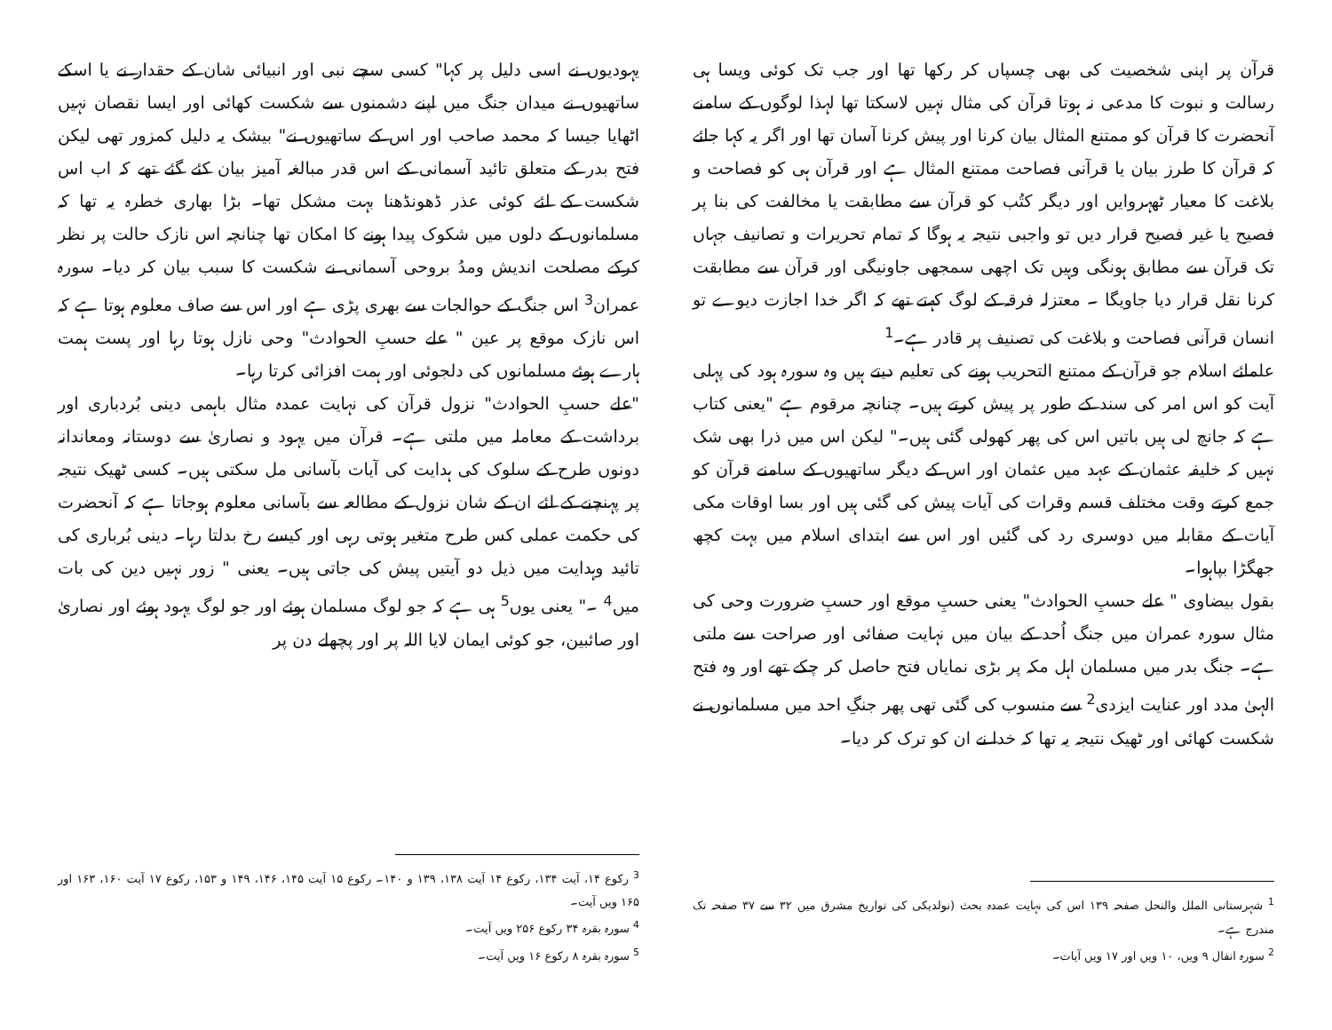قرآن پر اپنی شخصیت کی بھی چسپاں کر رکھا تھا اور جب تک کوئی ویسا ہی رسالت و نبوت کا مدعی نہ ہوتا قرآن کی مثال نہیں لاسکتا تھا لہذا لوگوں کے سامنے آنحضرت کا قرآن کو ممتنع المثال بیان کرنا اور پیش کرنا آسان تھا اور اگر یہ کہا جائے کہ قرآن کا طرز بیان یا قرآنی فصاحت ممتنع المثال ہے اور قرآن ہی کو فصاحت و بلاغت کا معیار ٹھہروایں اور دیگر کتُب کو قرآن سے مطابقت یا مخالفت کی بنا پر فصیح یا غیر فصیح قرار دیں تو واجبی نتیجہ یہ ہوگا کہ تمام تحریرات و تصانیف جہاں تک قرآن سے مطابق ہونگی وہیں تک اچھی سمجھی جاونیگی اور قرآن سے مطابقت کرنا نقل قرار دیا جاویگا ۔ معتزلہ فرقہ کے لوگ کہتے تھے کہ اگر خدا اجازت دیوے تو انسان قرآنی فصاحت و بلاغت کی تصنیف پر قادر ہے۔<sup>1</sup>
علمائے اسلام جو قرآن کے ممتنع التحریب ہونے کی تعلیم دیتے ہیں وہ سورہ ہود کی پہلی آیت کو اس امر کی سند کے طور پر پیش کرتے ہیں۔ چنانچہ مرقوم ہے "یعنی کتاب ہے کہ جانچ لی ہیں باتیں اس کی پھر کھولی گئی ہیں۔" لیکن اس میں ذرا بھی شک نہیں کہ خلیفہ عثمان کے عہد میں عثمان اور اس کے دیگر ساتھیوں کے سامنے قرآن کو جمع کرتے وقت مختلف قسم وقرات کی آیات پیش کی گئی ہیں اور بسا اوقات مکی آیات کے مقابلہ میں دوسری رد کی گئیں اور اس سے ابتدای اسلام میں بہت کچھ جھگڑا بپاہوا۔
بقول بیضاوی " علے حسبِ الحوادث" یعنی حسبِ موقع اور حسبِ ضرورت وحی کی مثال سورہ عمران میں جنگ اُحد کے بیان میں نہایت صفائی اور صراحت سے ملتی ہے۔ جنگ بدر میں مسلمان اہل مکہ پر بڑی نمایاں فتح حاصل کر چکے تھے اور وہ فتح الہیٰ مدد اور عنایت ایزدی<sup>2</sup> سے منسوب کی گئی تھی پھر جنگِ احد میں مسلمانوں نے شکست کھائی اور ٹھیک نتیجہ یہ تھا کہ خدا نے ان کو ترک کر دیا۔
<sup>1</sup> شہرستانی الملل والنحل صفحہ ۱۳۹ اس کی نہایت عمدہ بحث (نولدیکی کی تواریخ مشرق میں ۳۲ سے ۳۷ صفحہ تک مندرج ہے۔
<sup>2</sup> سورہ انفال ۹ ویں، ۱۰ ویں اور ۱۷ ویں آیات۔
یہودیوں نے اسی دلیل پر کہا" کسی سچے نبی اور انبیائی شان کے حقدار نے یا اسکے ساتھیوں نے میدان جنگ میں اپنے دشمنوں سے شکست کھائی اور ایسا نقصان نہیں اٹھایا جیسا کہ محمد صاحب اور اس کے ساتھیوں نے" بیشک یہ دلیل کمزور تھی لیکن فتح بدر کے متعلق تائید آسمانی کے اس قدر مبالغہ آمیز بیان کئے گئے تھے کہ اب اس شکست کے لئے کوئی عذر ڈھونڈھنا بہت مشکل تھا۔ بڑا بھاری خطرہ یہ تھا کہ مسلمانوں کے دلوں میں شکوک پیدا ہونے کا امکان تھا چنانچہ اس نازک حالت پر نظر کرکے مصلحت اندیش ومدُ بروحی آسمانی نے شکست کا سبب بیان کر دیا۔ سورہ عمران<sup>3</sup> اس جنگ کے حوالجات سے بھری پڑی ہے اور اس سے صاف معلوم ہوتا ہے کہ اس نازک موقع پر عین " علے حسبِ الحوادث" وحی نازل ہوتا رہا اور پست ہمت ہارے ہوئے مسلمانوں کی دلجوئی اور ہمت افزائی کرتا رہا۔
"علے حسبِ الحوادث" نزول قرآن کی نہایت عمدہ مثال باہمی دینی بُردباری اور برداشت کے معاملہ میں ملتی ہے۔ قرآن میں یہود و نصاریٰ سے دوستانہ ومعاندانہ دونوں طرح کے سلوک کی ہدایت کی آیات بآسانی مل سکتی ہیں۔ کسی ٹھیک نتیجہ پر پہنچنے کے لئے ان کے شان نزول کے مطالعہ سے بآسانی معلوم ہوجاتا ہے کہ آنحضرت کی حکمت عملی کس طرح متغیر ہوتی رہی اور کیسے رخ بدلتا رہا۔ دینی بُرباری کی تائید وہدایت میں ذیل دو آیتیں پیش کی جاتی ہیں۔ یعنی " زور نہیں دین کی بات میں<sup>4</sup> ۔" یعنی یوں<sup>5</sup> ہی ہے کہ جو لوگ مسلمان ہوئے اور جو لوگ یہود ہوئے اور نصاریٰ اور صائبین، جو کوئی ایمان لایا اللہ پر اور پچھلے دن پر
<sup>3</sup> رکوع ۱۴، آیت ۱۳۴، رکوع ۱۴ آیت ۱۳۸، ۱۳۹ و ۱۴۰۔ رکوع ۱۵ آیت ۱۴۵، ۱۴۶، ۱۴۹ و ۱۵۳، رکوع ۱۷ آیت ۱۶۰، ۱۶۳ اور ۱۶۵ ویں آیت۔
<sup>4</sup> سورہ بقرہ ۳۴ رکوع ۲۵۶ ویں آیت۔
<sup>5</sup> سورہ بقرہ ۸ رکوع ۱۶ ویں آیت۔